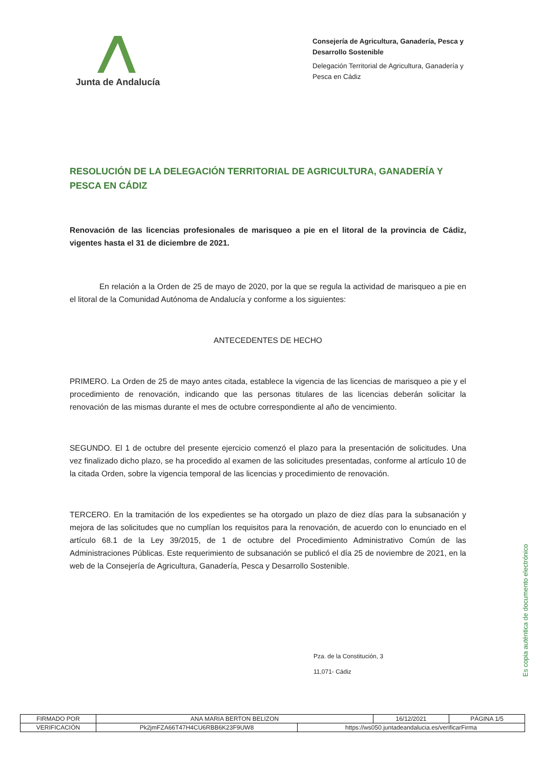Junta de Andalucía
Consejería de Agricultura, Ganadería, Pesca y Desarrollo Sostenible
Delegación Territorial de Agricultura, Ganadería y Pesca en Cádiz
RESOLUCIÓN DE LA DELEGACIÓN TERRITORIAL DE AGRICULTURA, GANADERÍA Y PESCA EN CÁDIZ
Renovación de las licencias profesionales de marisqueo a pie en el litoral de la provincia de Cádiz, vigentes hasta el 31 de diciembre de 2021.
En relación a la Orden de 25 de mayo de 2020, por la que se regula la actividad de marisqueo a pie en el litoral de la Comunidad Autónoma de Andalucía y conforme a los siguientes:
ANTECEDENTES DE HECHO
PRIMERO. La Orden de 25 de mayo antes citada, establece la vigencia de las licencias de marisqueo a pie y el procedimiento de renovación, indicando que las personas titulares de las licencias deberán solicitar la renovación de las mismas durante el mes de octubre correspondiente al año de vencimiento.
SEGUNDO. El 1 de octubre del presente ejercicio comenzó el plazo para la presentación de solicitudes. Una vez finalizado dicho plazo, se ha procedido al examen de las solicitudes presentadas, conforme al artículo 10 de la citada Orden, sobre la vigencia temporal de las licencias y procedimiento de renovación.
TERCERO. En la tramitación de los expedientes se ha otorgado un plazo de diez días para la subsanación y mejora de las solicitudes que no cumplían los requisitos para la renovación, de acuerdo con lo enunciado en el artículo 68.1 de la Ley 39/2015, de 1 de octubre del Procedimiento Administrativo Común de las Administraciones Públicas. Este requerimiento de subsanación se publicó el día 25 de noviembre de 2021, en la web de la Consejería de Agricultura, Ganadería, Pesca y Desarrollo Sostenible.
Pza. de la Constitución, 3
11,071- Cádiz
Es copia auténtica de documento electrónico
| FIRMADO POR | ANA MARIA BERTON BELIZON | | 16/12/2021 | PÁGINA 1/5 |
| VERIFICACIÓN | Pk2jmFZA66T47H4CU6RBB6K23F9UW8 | https://ws050.juntadeandalucia.es/verificarFirma | | |